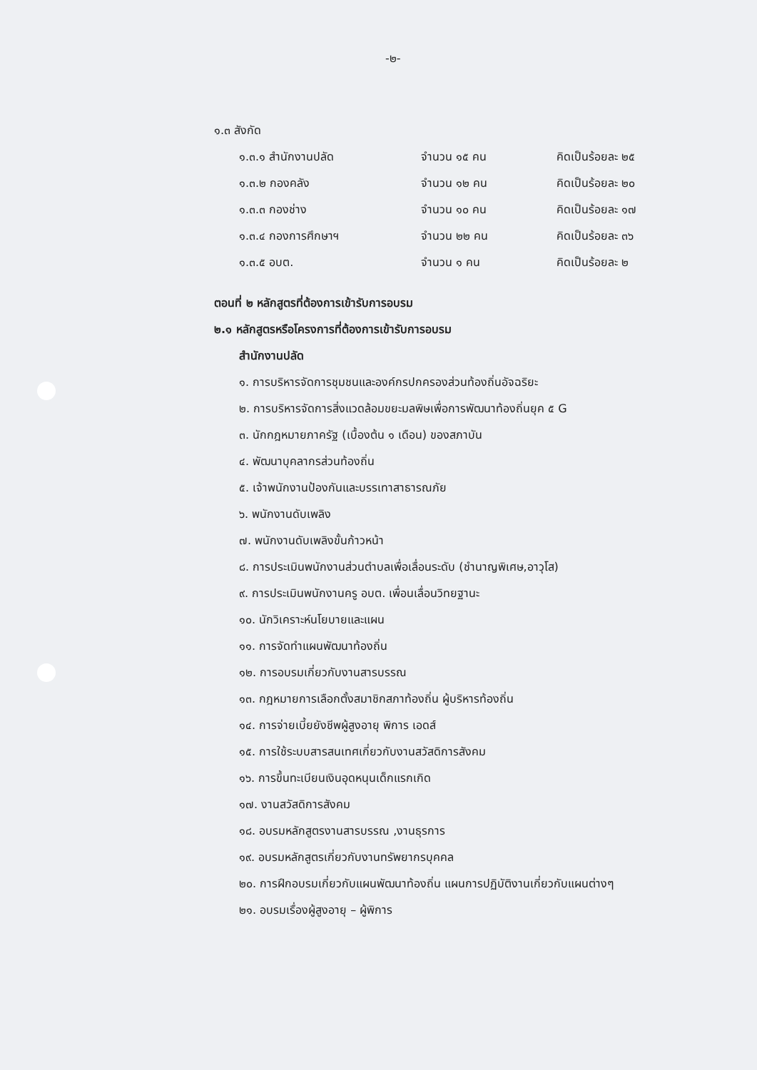-๒-
๑.๓ สังกัด
| ๑.๓.๑ สำนักงานปลัด | จำนวน ๑๕ คน | คิดเป็นร้อยละ ๒๕ |
| ๑.๓.๒ กองคลัง | จำนวน ๑๒ คน | คิดเป็นร้อยละ ๒๐ |
| ๑.๓.๓ กองช่าง | จำนวน ๑๐ คน | คิดเป็นร้อยละ ๑๗ |
| ๑.๓.๔ กองการศึกษาฯ | จำนวน ๒๒ คน | คิดเป็นร้อยละ ๓๖ |
| ๑.๓.๕ อบต. | จำนวน ๑ คน | คิดเป็นร้อยละ ๒ |
ตอนที่ ๒ หลักสูตรที่ต้องการเข้ารับการอบรม
๒.๑ หลักสูตรหรือโครงการที่ต้องการเข้ารับการอบรม
สำนักงานปลัด
๑. การบริหารจัดการชุมชนและองค์กรปกครองส่วนท้องถิ่นอัจฉริยะ
๒. การบริหารจัดการสิ่งแวดล้อมขยะมลพิษเพื่อการพัฒนาท้องถิ่นยุค ๕ G
๓. นักกฎหมายภาครัฐ (เบื้องต้น ๑ เดือน) ของสภาบัน
๔. พัฒนาบุคลากรส่วนท้องถิ่น
๕. เจ้าพนักงานป้องกันและบรรเทาสาธารณภัย
๖. พนักงานดับเพลิง
๗. พนักงานดับเพลิงขั้นก้าวหน้า
๘. การประเมินพนักงานส่วนตำบลเพื่อเลื่อนระดับ (ชำนาญพิเศษ,อาวุโส)
๙. การประเมินพนักงานครู อบต. เพื่อนเลื่อนวิทยฐานะ
๑๐. นักวิเคราะห์นโยบายและแผน
๑๑. การจัดทำแผนพัฒนาท้องถิ่น
๑๒. การอบรมเกี่ยวกับงานสารบรรณ
๑๓. กฎหมายการเลือกตั้งสมาชิกสภาท้องถิ่น ผู้บริหารท้องถิ่น
๑๔. การจ่ายเบี้ยยังชีพผู้สูงอายุ พิการ เอดส์
๑๕. การใช้ระบบสารสนเทศเกี่ยวกับงานสวัสดิการสังคม
๑๖. การขึ้นทะเบียนเงินอุดหนุนเด็กแรกเกิด
๑๗. งานสวัสดิการสังคม
๑๘. อบรมหลักสูตรงานสารบรรณ ,งานธุรการ
๑๙. อบรมหลักสูตรเกี่ยวกับงานทรัพยากรบุคคล
๒๐. การฝึกอบรมเกี่ยวกับแผนพัฒนาท้องถิ่น แผนการปฏิบัติงานเกี่ยวกับแผนต่างๆ
๒๑. อบรมเรื่องผู้สูงอายุ – ผู้พิการ